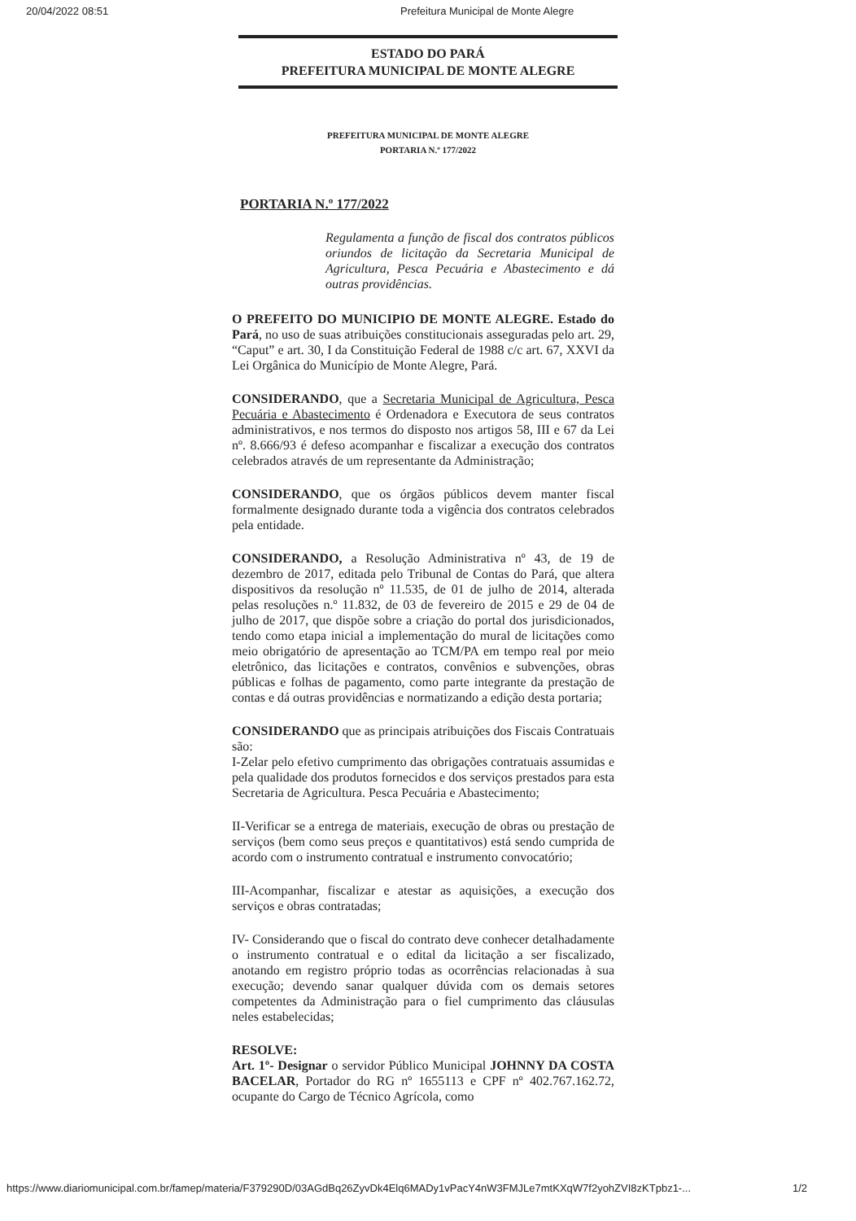20/04/2022 08:51 Prefeitura Municipal de Monte Alegre
ESTADO DO PARÁ
PREFEITURA MUNICIPAL DE MONTE ALEGRE
PREFEITURA MUNICIPAL DE MONTE ALEGRE
PORTARIA N.º 177/2022
PORTARIA N.º 177/2022
Regulamenta a função de fiscal dos contratos públicos oriundos de licitação da Secretaria Municipal de Agricultura, Pesca Pecuária e Abastecimento e dá outras providências.
O PREFEITO DO MUNICIPIO DE MONTE ALEGRE. Estado do Pará, no uso de suas atribuições constitucionais asseguradas pelo art. 29, “Caput” e art. 30, I da Constituição Federal de 1988 c/c art. 67, XXVI da Lei Orgânica do Município de Monte Alegre, Pará.
CONSIDERANDO, que a Secretaria Municipal de Agricultura, Pesca Pecuária e Abastecimento é Ordenadora e Executora de seus contratos administrativos, e nos termos do disposto nos artigos 58, III e 67 da Lei nº. 8.666/93 é defeso acompanhar e fiscalizar a execução dos contratos celebrados através de um representante da Administração;
CONSIDERANDO, que os órgãos públicos devem manter fiscal formalmente designado durante toda a vigência dos contratos celebrados pela entidade.
CONSIDERANDO, a Resolução Administrativa nº 43, de 19 de dezembro de 2017, editada pelo Tribunal de Contas do Pará, que altera dispositivos da resolução nº 11.535, de 01 de julho de 2014, alterada pelas resoluções n.º 11.832, de 03 de fevereiro de 2015 e 29 de 04 de julho de 2017, que dispõe sobre a criação do portal dos jurisdicionados, tendo como etapa inicial a implementação do mural de licitações como meio obrigatório de apresentação ao TCM/PA em tempo real por meio eletrônico, das licitações e contratos, convênios e subvenções, obras públicas e folhas de pagamento, como parte integrante da prestação de contas e dá outras providências e normatizando a edição desta portaria;
CONSIDERANDO que as principais atribuições dos Fiscais Contratuais são:
I-Zelar pelo efetivo cumprimento das obrigações contratuais assumidas e pela qualidade dos produtos fornecidos e dos serviços prestados para esta Secretaria de Agricultura. Pesca Pecuária e Abastecimento;
II-Verificar se a entrega de materiais, execução de obras ou prestação de serviços (bem como seus preços e quantitativos) está sendo cumprida de acordo com o instrumento contratual e instrumento convocatório;
III-Acompanhar, fiscalizar e atestar as aquisições, a execução dos serviços e obras contratadas;
IV- Considerando que o fiscal do contrato deve conhecer detalhadamente o instrumento contratual e o edital da licitação a ser fiscalizado, anotando em registro próprio todas as ocorrências relacionadas à sua execução; devendo sanar qualquer dúvida com os demais setores competentes da Administração para o fiel cumprimento das cláusulas neles estabelecidas;
RESOLVE:
Art. 1º- Designar o servidor Público Municipal JOHNNY DA COSTA BACELAR, Portador do RG nº 1655113 e CPF nº 402.767.162.72, ocupante do Cargo de Técnico Agrícola, como
https://www.diariomunicipal.com.br/famep/materia/F379290D/03AGdBq26ZyvDk4Elq6MADy1vPacY4nW3FMJLe7mtKXqW7f2yohZVI8zKTpbz1-... 1/2